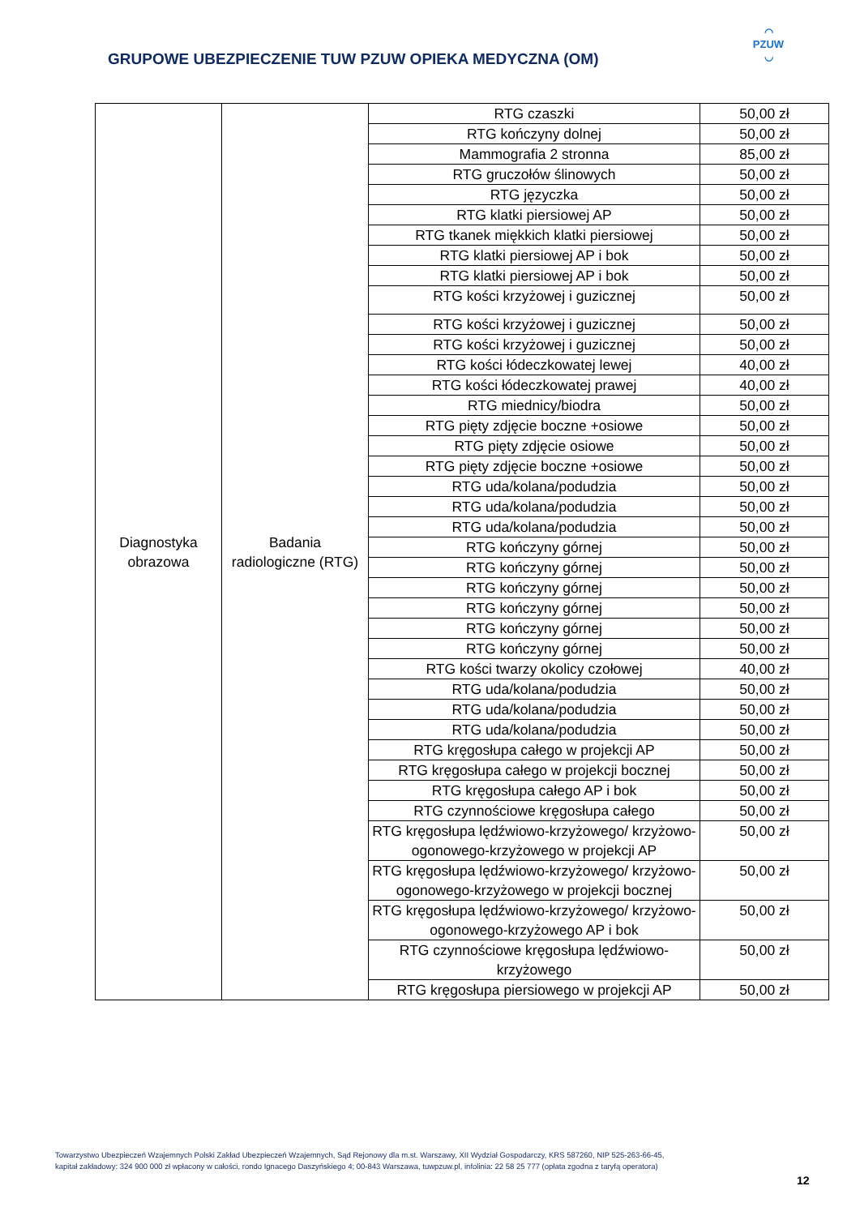GRUPOWE UBEZPIECZENIE TUW PZUW OPIEKA MEDYCZNA (OM)
◠
PZUW
◡
| Diagnostyka obrazowa | Badania radiologiczne (RTG) | RTG czaszki | 50,00 zł |
| | | RTG kończyny dolnej | 50,00 zł |
| | | Mammografia 2 stronna | 85,00 zł |
| | | RTG gruczołów ślinowych | 50,00 zł |
| | | RTG języczka | 50,00 zł |
| | | RTG klatki piersiowej AP | 50,00 zł |
| | | RTG tkanek miękkich klatki piersiowej | 50,00 zł |
| | | RTG klatki piersiowej AP i bok | 50,00 zł |
| | | RTG klatki piersiowej AP i bok | 50,00 zł |
| | | RTG kości krzyżowej i guzicznej | 50,00 zł |
| | | RTG kości krzyżowej i guzicznej | 50,00 zł |
| | | RTG kości krzyżowej i guzicznej | 50,00 zł |
| | | RTG kości łódeczkowatej lewej | 40,00 zł |
| | | RTG kości łódeczkowatej prawej | 40,00 zł |
| | | RTG miednicy/biodra | 50,00 zł |
| | | RTG pięty zdjęcie boczne +osiowe | 50,00 zł |
| | | RTG pięty zdjęcie osiowe | 50,00 zł |
| | | RTG pięty zdjęcie boczne +osiowe | 50,00 zł |
| | | RTG uda/kolana/podudzia | 50,00 zł |
| | | RTG uda/kolana/podudzia | 50,00 zł |
| | | RTG uda/kolana/podudzia | 50,00 zł |
| | | RTG kończyny górnej | 50,00 zł |
| | | RTG kończyny górnej | 50,00 zł |
| | | RTG kończyny górnej | 50,00 zł |
| | | RTG kończyny górnej | 50,00 zł |
| | | RTG kończyny górnej | 50,00 zł |
| | | RTG kończyny górnej | 50,00 zł |
| | | RTG kości twarzy okolicy czołowej | 40,00 zł |
| | | RTG uda/kolana/podudzia | 50,00 zł |
| | | RTG uda/kolana/podudzia | 50,00 zł |
| | | RTG uda/kolana/podudzia | 50,00 zł |
| | | RTG kręgosłupa całego w projekcji AP | 50,00 zł |
| | | RTG kręgosłupa całego w projekcji bocznej | 50,00 zł |
| | | RTG kręgosłupa całego AP i bok | 50,00 zł |
| | | RTG czynnościowe kręgosłupa całego | 50,00 zł |
| | | RTG kręgosłupa lędźwiowo-krzyżowego/ krzyżowo-ogonowego-krzyżowego w projekcji AP | 50,00 zł |
| | | RTG kręgosłupa lędźwiowo-krzyżowego/ krzyżowo-ogonowego-krzyżowego w projekcji bocznej | 50,00 zł |
| | | RTG kręgosłupa lędźwiowo-krzyżowego/ krzyżowo-ogonowego-krzyżowego AP i bok | 50,00 zł |
| | | RTG czynnościowe kręgosłupa lędźwiowo-krzyżowego | 50,00 zł |
| | | RTG kręgosłupa piersiowego w projekcji AP | 50,00 zł |
Towarzystwo Ubezpieczeń Wzajemnych Polski Zakład Ubezpieczeń Wzajemnych, Sąd Rejonowy dla m.st. Warszawy, XII Wydział Gospodarczy, KRS 587260, NIP 525-263-66-45,
kapitał zakładowy: 324 900 000 zł wpłacony w całości, rondo Ignacego Daszyńskiego 4; 00-843 Warszawa, tuwpzuw.pl, infolinia: 22 58 25 777 (opłata zgodna z taryfą operatora)
12